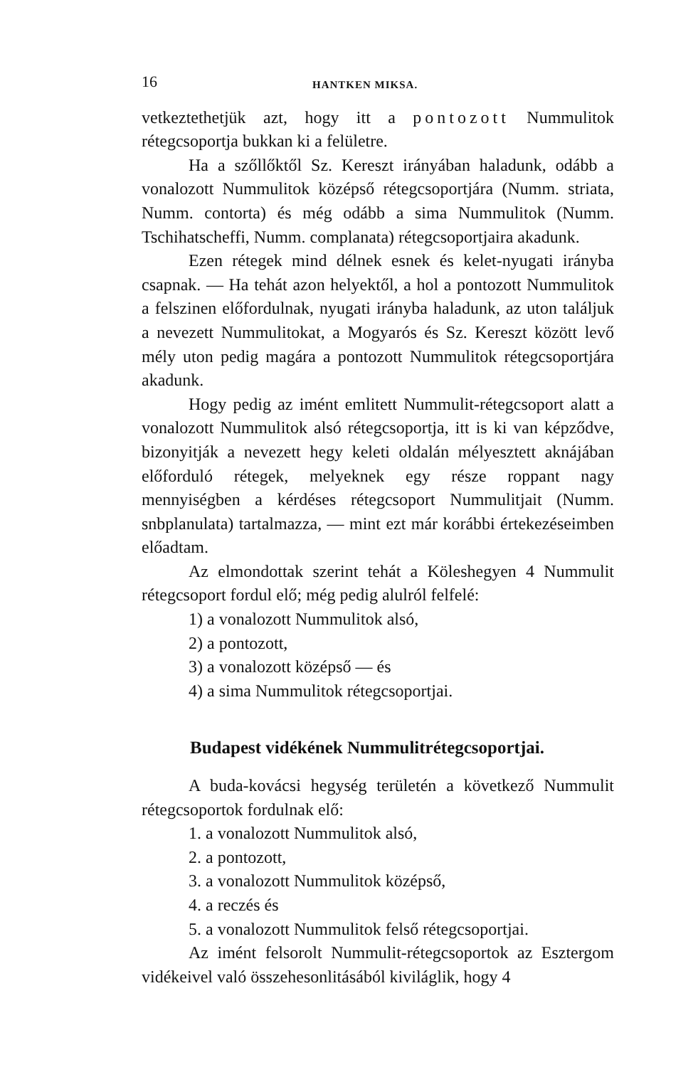16 HANTKEN MIKSA.
vetkeztethetjük azt, hogy itt a pontozott Nummulitok rétegcsoportja bukkan ki a felületre.
Ha a szőllőktől Sz. Kereszt irányában haladunk, odább a vonalozott Nummulitok középső rétegcsoportjára (Numm. striata, Numm. contorta) és még odább a sima Nummulitok (Numm. Tschihatscheffi, Numm. complanata) rétegcsoportjaira akadunk.
Ezen rétegek mind délnek esnek és kelet-nyugati irányba csapnak. — Ha tehát azon helyektől, a hol a pontozott Nummulitok a felszinen előfordulnak, nyugati irányba haladunk, az uton találjuk a nevezett Nummulitokat, a Mogyarós és Sz. Kereszt között levő mély uton pedig magára a pontozott Nummulitok rétegcsoportjára akadunk.
Hogy pedig az imént emlitett Nummulit-rétegcsoport alatt a vonalozott Nummulitok alsó rétegcsoportja, itt is ki van képződve, bizonyitják a nevezett hegy keleti oldalán mélyesztett aknájában előforduló rétegek, melyeknek egy része roppant nagy mennyiségben a kérdéses rétegcsoport Nummulitjait (Numm. snbplanulata) tartalmazza, — mint ezt már korábbi értekezéseimben előadtam.
Az elmondottak szerint tehát a Köleshegyen 4 Nummulit rétegcsoport fordul elő; még pedig alulról felfelé:
1) a vonalozott Nummulitok alsó,
2) a pontozott,
3) a vonalozott középső — és
4) a sima Nummulitok rétegcsoportjai.
Budapest vidékének Nummulitrétegcsoportjai.
A buda-kovácsi hegység területén a következő Nummulit rétegcsoportok fordulnak elő:
1. a vonalozott Nummulitok alsó,
2. a pontozott,
3. a vonalozott Nummulitok középső,
4. a reczés és
5. a vonalozott Nummulitok felső rétegcsoportjai.
Az imént felsorolt Nummulit-rétegcsoportok az Esztergom vidékeivel való összehesonlitásából kiviláglik, hogy 4